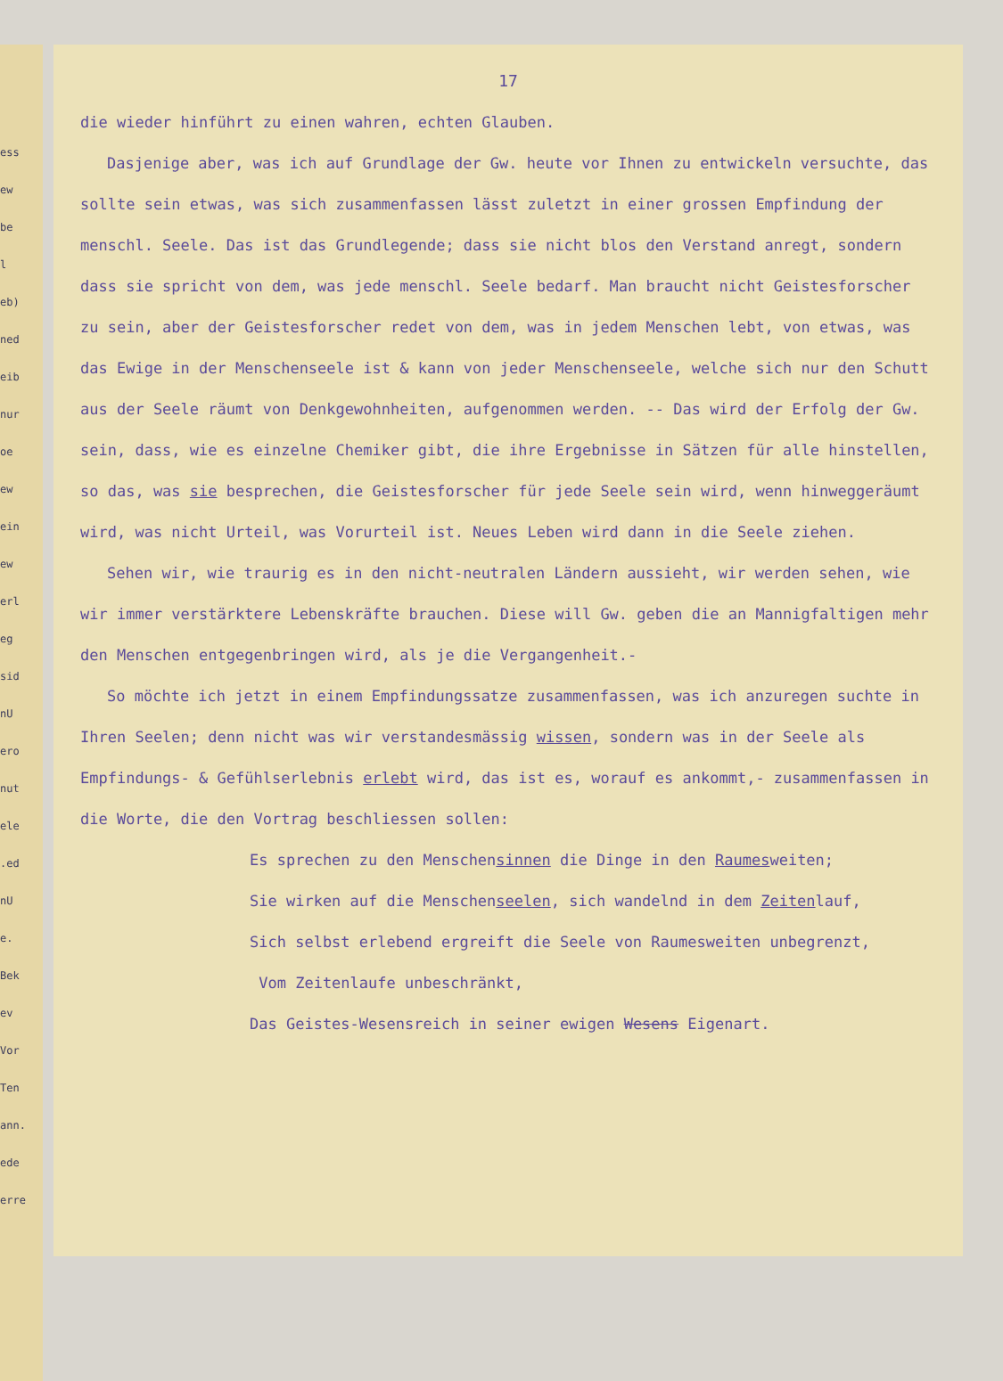ess
ew
be
l
eb)
ned
eib
nur
oe
ew
ein
ew
erl
eg
sid
nU
ero
nut
ele
.ed
nU
e.
Bek
ev
Vor
Ten
ann.
ede
erre
17
die wieder hinführt zu einen wahren, echten Glauben.
Dasjenige aber, was ich auf Grundlage der Gw. heute vor Ihnen zu entwickeln versuchte, das sollte sein etwas, was sich zusammenfassen lässt zuletzt in einer grossen Empfindung der menschl. Seele. Das ist das Grundlegende; dass sie nicht blos den Verstand anregt, sondern dass sie spricht von dem, was jede menschl. Seele bedarf. Man braucht nicht Geistesforscher zu sein, aber der Geistesforscher redet von dem, was in jedem Menschen lebt, von etwas, was das Ewige in der Menschenseele ist & kann von jeder Menschenseele, welche sich nur den Schutt aus der Seele räumt von Denkgewohnheiten, aufgenommen werden. -- Das wird der Erfolg der Gw. sein, dass, wie es einzelne Chemiker gibt, die ihre Ergebnisse in Sätzen für alle hinstellen, so das, was sie besprechen, die Geistesforscher für jede Seele sein wird, wenn hinweggeräumt wird, was nicht Urteil, was Vorurteil ist. Neues Leben wird dann in die Seele ziehen.
Sehen wir, wie traurig es in den nicht-neutralen Ländern aussieht, wir werden sehen, wie wir immer verstärktere Lebenskräfte brauchen. Diese will Gw. geben die an Mannigfaltigen mehr den Menschen entgegenbringen wird, als je die Vergangenheit.-
So möchte ich jetzt in einem Empfindungssatze zusammenfassen, was ich anzuregen suchte in Ihren Seelen; denn nicht was wir verstandesmässig wissen, sondern was in der Seele als Empfindungs- & Gefühlserlebnis erlebt wird, das ist es, worauf es ankommt,- zusammenfassen in die Worte, die den Vortrag beschliessen sollen:
Es sprechen zu den Menschensinnen die Dinge in den Raumesweiten;
Sie wirken auf die Menschenseelen, sich wandelnd in dem Zeitenlauf,
Sich selbst erlebend ergreift die Seele von Raumesweiten unbegrenzt,
Vom Zeitenlaufe unbeschränkt,
Das Geistes-Wesensreich in seiner ewigen Wesens Eigenart.